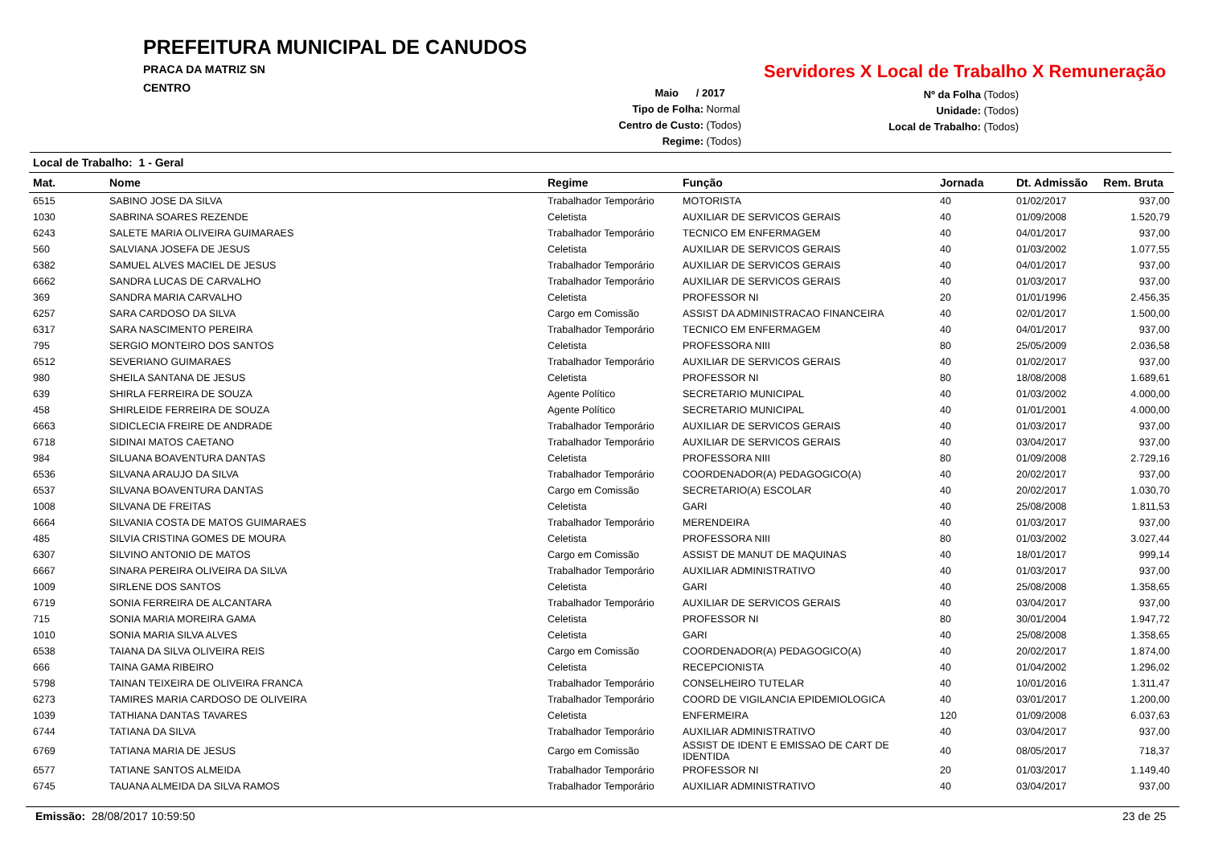PREFEITURA MUNICIPAL DE CANUDOS
PRACA DA MATRIZ SN
CENTRO
Servidores X Local de Trabalho X Remuneração
Maio / 2017
Tipo de Folha: Normal
Centro de Custo: (Todos)
Regime: (Todos)
Nº da Folha (Todos)
Unidade: (Todos)
Local de Trabalho: (Todos)
Local de Trabalho: 1 - Geral
| Mat. | Nome | Regime | Função | Jornada | Dt. Admissão | Rem. Bruta |
| --- | --- | --- | --- | --- | --- | --- |
| 6515 | SABINO JOSE DA SILVA | Trabalhador Temporário | MOTORISTA | 40 | 01/02/2017 | 937,00 |
| 1030 | SABRINA SOARES REZENDE | Celetista | AUXILIAR DE SERVICOS GERAIS | 40 | 01/09/2008 | 1.520,79 |
| 6243 | SALETE MARIA OLIVEIRA GUIMARAES | Trabalhador Temporário | TECNICO EM ENFERMAGEM | 40 | 04/01/2017 | 937,00 |
| 560 | SALVIANA JOSEFA DE JESUS | Celetista | AUXILIAR DE SERVICOS GERAIS | 40 | 01/03/2002 | 1.077,55 |
| 6382 | SAMUEL ALVES MACIEL DE JESUS | Trabalhador Temporário | AUXILIAR DE SERVICOS GERAIS | 40 | 04/01/2017 | 937,00 |
| 6662 | SANDRA LUCAS DE CARVALHO | Trabalhador Temporário | AUXILIAR DE SERVICOS GERAIS | 40 | 01/03/2017 | 937,00 |
| 369 | SANDRA MARIA CARVALHO | Celetista | PROFESSOR NI | 20 | 01/01/1996 | 2.456,35 |
| 6257 | SARA CARDOSO DA SILVA | Cargo em Comissão | ASSIST DA ADMINISTRACAO FINANCEIRA | 40 | 02/01/2017 | 1.500,00 |
| 6317 | SARA NASCIMENTO PEREIRA | Trabalhador Temporário | TECNICO EM ENFERMAGEM | 40 | 04/01/2017 | 937,00 |
| 795 | SERGIO MONTEIRO DOS SANTOS | Celetista | PROFESSORA NIII | 80 | 25/05/2009 | 2.036,58 |
| 6512 | SEVERIANO GUIMARAES | Trabalhador Temporário | AUXILIAR DE SERVICOS GERAIS | 40 | 01/02/2017 | 937,00 |
| 980 | SHEILA SANTANA DE JESUS | Celetista | PROFESSOR NI | 80 | 18/08/2008 | 1.689,61 |
| 639 | SHIRLA FERREIRA DE SOUZA | Agente Político | SECRETARIO MUNICIPAL | 40 | 01/03/2002 | 4.000,00 |
| 458 | SHIRLEIDE FERREIRA DE SOUZA | Agente Político | SECRETARIO MUNICIPAL | 40 | 01/01/2001 | 4.000,00 |
| 6663 | SIDICLECIA FREIRE DE ANDRADE | Trabalhador Temporário | AUXILIAR DE SERVICOS GERAIS | 40 | 01/03/2017 | 937,00 |
| 6718 | SIDINAI MATOS CAETANO | Trabalhador Temporário | AUXILIAR DE SERVICOS GERAIS | 40 | 03/04/2017 | 937,00 |
| 984 | SILUANA BOAVENTURA DANTAS | Celetista | PROFESSORA NIII | 80 | 01/09/2008 | 2.729,16 |
| 6536 | SILVANA ARAUJO DA SILVA | Trabalhador Temporário | COORDENADOR(A) PEDAGOGICO(A) | 40 | 20/02/2017 | 937,00 |
| 6537 | SILVANA BOAVENTURA DANTAS | Cargo em Comissão | SECRETARIO(A) ESCOLAR | 40 | 20/02/2017 | 1.030,70 |
| 1008 | SILVANA DE FREITAS | Celetista | GARI | 40 | 25/08/2008 | 1.811,53 |
| 6664 | SILVANIA COSTA DE MATOS GUIMARAES | Trabalhador Temporário | MERENDEIRA | 40 | 01/03/2017 | 937,00 |
| 485 | SILVIA CRISTINA GOMES DE MOURA | Celetista | PROFESSORA NIII | 80 | 01/03/2002 | 3.027,44 |
| 6307 | SILVINO ANTONIO DE MATOS | Cargo em Comissão | ASSIST DE MANUT DE MAQUINAS | 40 | 18/01/2017 | 999,14 |
| 6667 | SINARA PEREIRA OLIVEIRA DA SILVA | Trabalhador Temporário | AUXILIAR ADMINISTRATIVO | 40 | 01/03/2017 | 937,00 |
| 1009 | SIRLENE DOS SANTOS | Celetista | GARI | 40 | 25/08/2008 | 1.358,65 |
| 6719 | SONIA FERREIRA DE ALCANTARA | Trabalhador Temporário | AUXILIAR DE SERVICOS GERAIS | 40 | 03/04/2017 | 937,00 |
| 715 | SONIA MARIA MOREIRA GAMA | Celetista | PROFESSOR NI | 80 | 30/01/2004 | 1.947,72 |
| 1010 | SONIA MARIA SILVA ALVES | Celetista | GARI | 40 | 25/08/2008 | 1.358,65 |
| 6538 | TAIANA DA SILVA OLIVEIRA REIS | Cargo em Comissão | COORDENADOR(A) PEDAGOGICO(A) | 40 | 20/02/2017 | 1.874,00 |
| 666 | TAINA GAMA RIBEIRO | Celetista | RECEPCIONISTA | 40 | 01/04/2002 | 1.296,02 |
| 5798 | TAINAN TEIXEIRA DE OLIVEIRA FRANCA | Trabalhador Temporário | CONSELHEIRO TUTELAR | 40 | 10/01/2016 | 1.311,47 |
| 6273 | TAMIRES MARIA CARDOSO DE OLIVEIRA | Trabalhador Temporário | COORD DE VIGILANCIA EPIDEMIOLOGICA | 40 | 03/01/2017 | 1.200,00 |
| 1039 | TATHIANA DANTAS TAVARES | Celetista | ENFERMEIRA | 120 | 01/09/2008 | 6.037,63 |
| 6744 | TATIANA DA SILVA | Trabalhador Temporário | AUXILIAR ADMINISTRATIVO | 40 | 03/04/2017 | 937,00 |
| 6769 | TATIANA MARIA DE JESUS | Cargo em Comissão | ASSIST DE IDENT E EMISSAO DE CART DE IDENTIDA | 40 | 08/05/2017 | 718,37 |
| 6577 | TATIANE SANTOS ALMEIDA | Trabalhador Temporário | PROFESSOR NI | 20 | 01/03/2017 | 1.149,40 |
| 6745 | TAUANA ALMEIDA DA SILVA RAMOS | Trabalhador Temporário | AUXILIAR ADMINISTRATIVO | 40 | 03/04/2017 | 937,00 |
Emissão: 28/08/2017 10:59:50 23 de 25